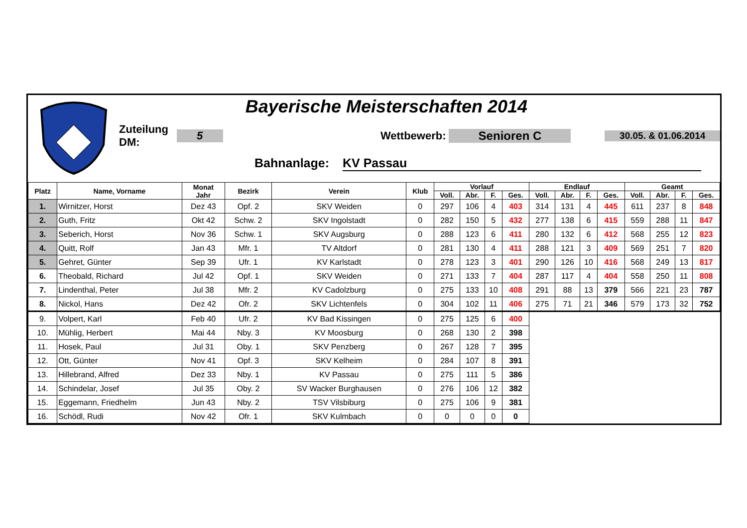Bayerische Meisterschaften 2014
Zuteilung DM: 5 Wettbewerb: Senioren C 30.05. & 01.06.2014
Bahnanlage: KV Passau
| Platz | Name, Vorname | Monat Jahr | Bezirk | Verein | Klub | Vorlauf | | | | Endlauf | | | | Geamt | | | |
| --- | --- | --- | --- | --- | --- | --- | --- | --- | --- | --- | --- | --- | --- | --- | --- | --- | --- |
| | | | | | | Voll. | Abr. | F. | Ges. | Voll. | Abr. | F. | Ges. | Voll. | Abr. | F. | Ges. |
| 1. | Wirnitzer, Horst | Dez 43 | Opf. 2 | SKV Weiden | 0 | 297 | 106 | 4 | 403 | 314 | 131 | 4 | 445 | 611 | 237 | 8 | 848 |
| 2. | Guth, Fritz | Okt 42 | Schw. 2 | SKV Ingolstadt | 0 | 282 | 150 | 5 | 432 | 277 | 138 | 6 | 415 | 559 | 288 | 11 | 847 |
| 3. | Seberich, Horst | Nov 36 | Schw. 1 | SKV Augsburg | 0 | 288 | 123 | 6 | 411 | 280 | 132 | 6 | 412 | 568 | 255 | 12 | 823 |
| 4. | Quitt, Rolf | Jan 43 | Mfr. 1 | TV Altdorf | 0 | 281 | 130 | 4 | 411 | 288 | 121 | 3 | 409 | 569 | 251 | 7 | 820 |
| 5. | Gehret, Günter | Sep 39 | Ufr. 1 | KV Karlstadt | 0 | 278 | 123 | 3 | 401 | 290 | 126 | 10 | 416 | 568 | 249 | 13 | 817 |
| 6. | Theobald, Richard | Jul 42 | Opf. 1 | SKV Weiden | 0 | 271 | 133 | 7 | 404 | 287 | 117 | 4 | 404 | 558 | 250 | 11 | 808 |
| 7. | Lindenthal, Peter | Jul 38 | Mfr. 2 | KV Cadolzburg | 0 | 275 | 133 | 10 | 408 | 291 | 88 | 13 | 379 | 566 | 221 | 23 | 787 |
| 8. | Nickol, Hans | Dez 42 | Ofr. 2 | SKV Lichtenfels | 0 | 304 | 102 | 11 | 406 | 275 | 71 | 21 | 346 | 579 | 173 | 32 | 752 |
| 9. | Volpert, Karl | Feb 40 | Ufr. 2 | KV Bad Kissingen | 0 | 275 | 125 | 6 | 400 | | | | | | | | |
| 10. | Mühlig, Herbert | Mai 44 | Nby. 3 | KV Moosburg | 0 | 268 | 130 | 2 | 398 | | | | | | | | |
| 11. | Hosek, Paul | Jul 31 | Oby. 1 | SKV Penzberg | 0 | 267 | 128 | 7 | 395 | | | | | | | | |
| 12. | Ott, Günter | Nov 41 | Opf. 3 | SKV Kelheim | 0 | 284 | 107 | 8 | 391 | | | | | | | | |
| 13. | Hillebrand, Alfred | Dez 33 | Nby. 1 | KV Passau | 0 | 275 | 111 | 5 | 386 | | | | | | | | |
| 14. | Schindelar, Josef | Jul 35 | Oby. 2 | SV Wacker Burghausen | 0 | 276 | 106 | 12 | 382 | | | | | | | | |
| 15. | Eggemann, Friedhelm | Jun 43 | Nby. 2 | TSV Vilsbiburg | 0 | 275 | 106 | 9 | 381 | | | | | | | | |
| 16. | Schödl, Rudi | Nov 42 | Ofr. 1 | SKV Kulmbach | 0 | 0 | 0 | 0 | 0 | | | | | | | | |